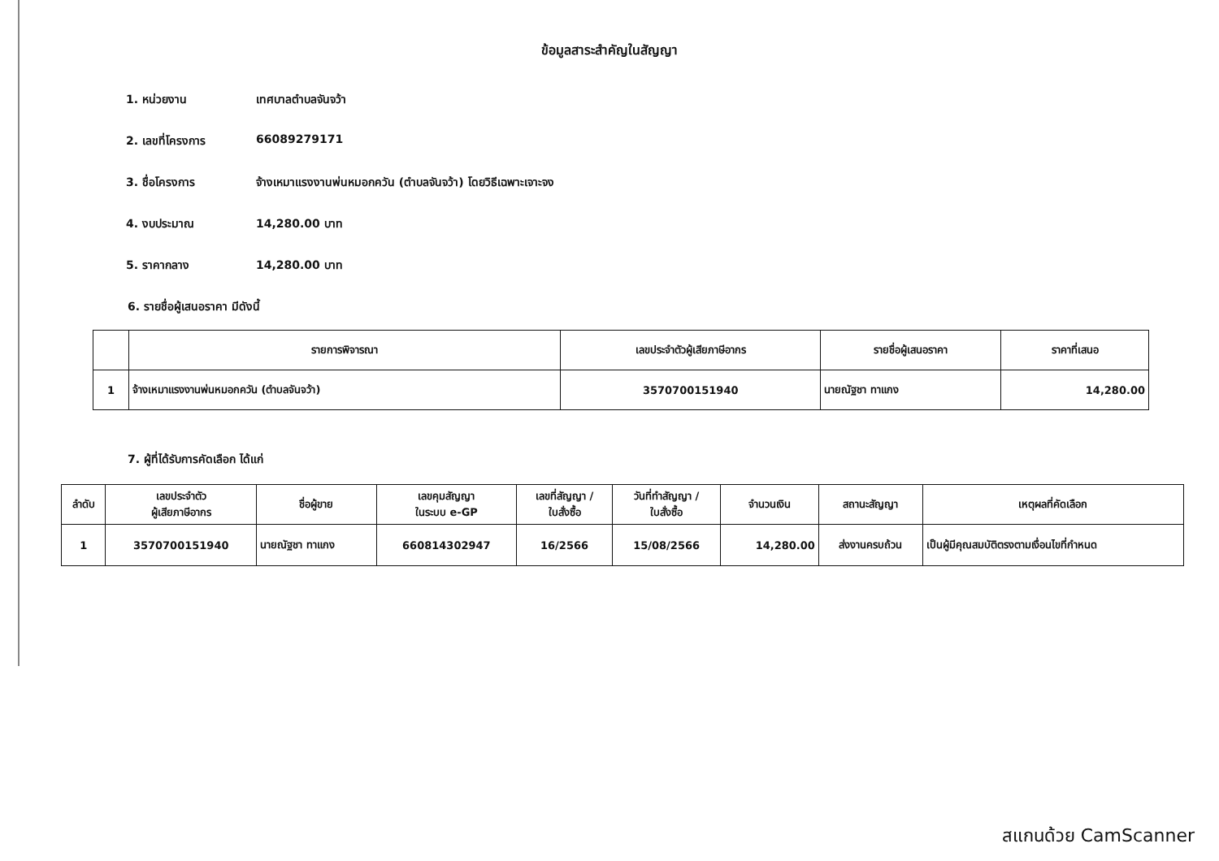ข้อมูลสาระสำคัญในสัญญา
1. หน่วยงาน เทศบาลตำบลจันจว้า
2. เลขที่โครงการ 66089279171
3. ชื่อโครงการ จ้างเหมาแรงงานพ่นหมอกควัน (ตำบลจันจว้า) โดยวิธีเฉพาะเจาะจง
4. งบประมาณ 14,280.00 บาท
5. ราคากลาง 14,280.00 บาท
6. รายชื่อผู้เสนอราคา มีดังนี้
| | รายการพิจารณา | เลขประจำตัวผู้เสียภาษีอากร | รายชื่อผู้เสนอราคา | ราคาที่เสนอ |
| --- | --- | --- | --- | --- |
| 1 | จ้างเหมาแรงงานพ่นหมอกควัน (ตำบลจันจว้า) | 3570700151940 | นายณัฐชา ทาแกง | 14,280.00 |
7. ผู้ที่ได้รับการคัดเลือก ได้แก่
| ลำดับ | เลขประจำตัว ผู้เสียภาษีอากร | ชื่อผู้ขาย | เลขคุมสัญญา ในระบบ e-GP | เลขที่สัญญา / ใบสั่งซื้อ | วันที่ทำสัญญา / ใบสั่งซื้อ | จำนวนเงิน | สถานะสัญญา | เหตุผลที่คัดเลือก |
| --- | --- | --- | --- | --- | --- | --- | --- | --- |
| 1 | 3570700151940 | นายณัฐชา ทาแกง | 660814302947 | 16/2566 | 15/08/2566 | 14,280.00 | ส่งงานครบถ้วน | เป็นผู้มีคุณสมบัติตรงตามเงื่อนไขที่กำหนด |
สแกนด้วย CamScanner